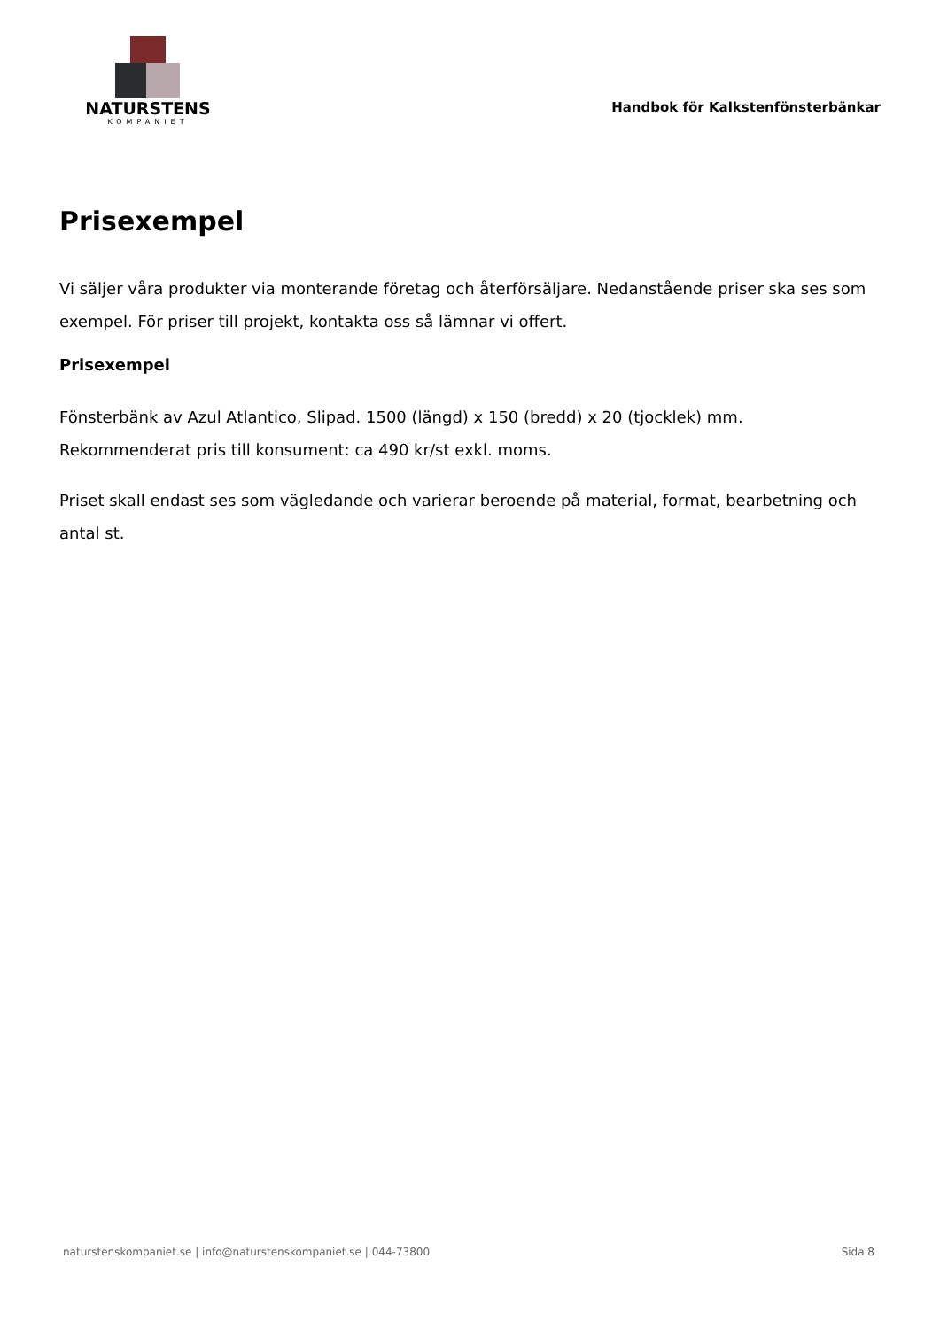NATURSTENS
KOMPANIET
Handbok för Kalkstenfönsterbänkar
Prisexempel
Vi säljer våra produkter via monterande företag och återförsäljare. Nedanstående priser ska ses som exempel. För priser till projekt, kontakta oss så lämnar vi offert.
Prisexempel
Fönsterbänk av Azul Atlantico, Slipad. 1500 (längd) x 150 (bredd) x 20 (tjocklek) mm.
Rekommenderat pris till konsument: ca 490 kr/st exkl. moms.
Priset skall endast ses som vägledande och varierar beroende på material, format, bearbetning och antal st.
naturstenskompaniet.se | info@naturstenskompaniet.se | 044-73800 Sida 8